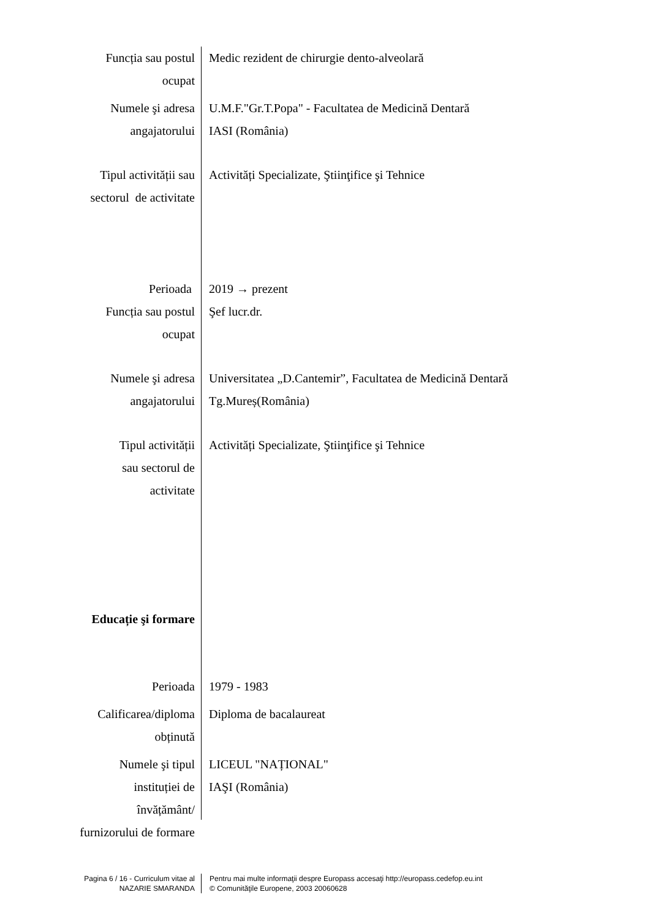Funcția sau postul
ocupat
Medic rezident de chirurgie dento-alveolară
Numele şi adresa
angajatorului
U.M.F."Gr.T.Popa" - Facultatea de Medicină Dentară
IASI (România)
Tipul activității sau
sectorul de activitate
Activități Specializate, Ştiinţifice şi Tehnice
Perioada 2019 → prezent
Funcția sau postul
ocupat
Şef lucr.dr.
Numele şi adresa
angajatorului
Universitatea „D.Cantemir”, Facultatea de Medicină Dentară
Tg.Mureș(România)
Tipul activității
sau sectorul de
activitate
Activități Specializate, Ştiinţifice şi Tehnice
Educație şi formare
Perioada 1979 - 1983
Calificarea/diploma
obținută
Diploma de bacalaureat
Numele şi tipul
instituției de
învățământ/
furnizorului de formare
LICEUL "NAȚIONAL"
IAŞI (România)
Pagina 6 / 16 - Curriculum vitae al
NAZARIE SMARANDA
Pentru mai multe informaţii despre Europass accesaţi http://europass.cedefop.eu.int
© Comunităţile Europene, 2003 20060628